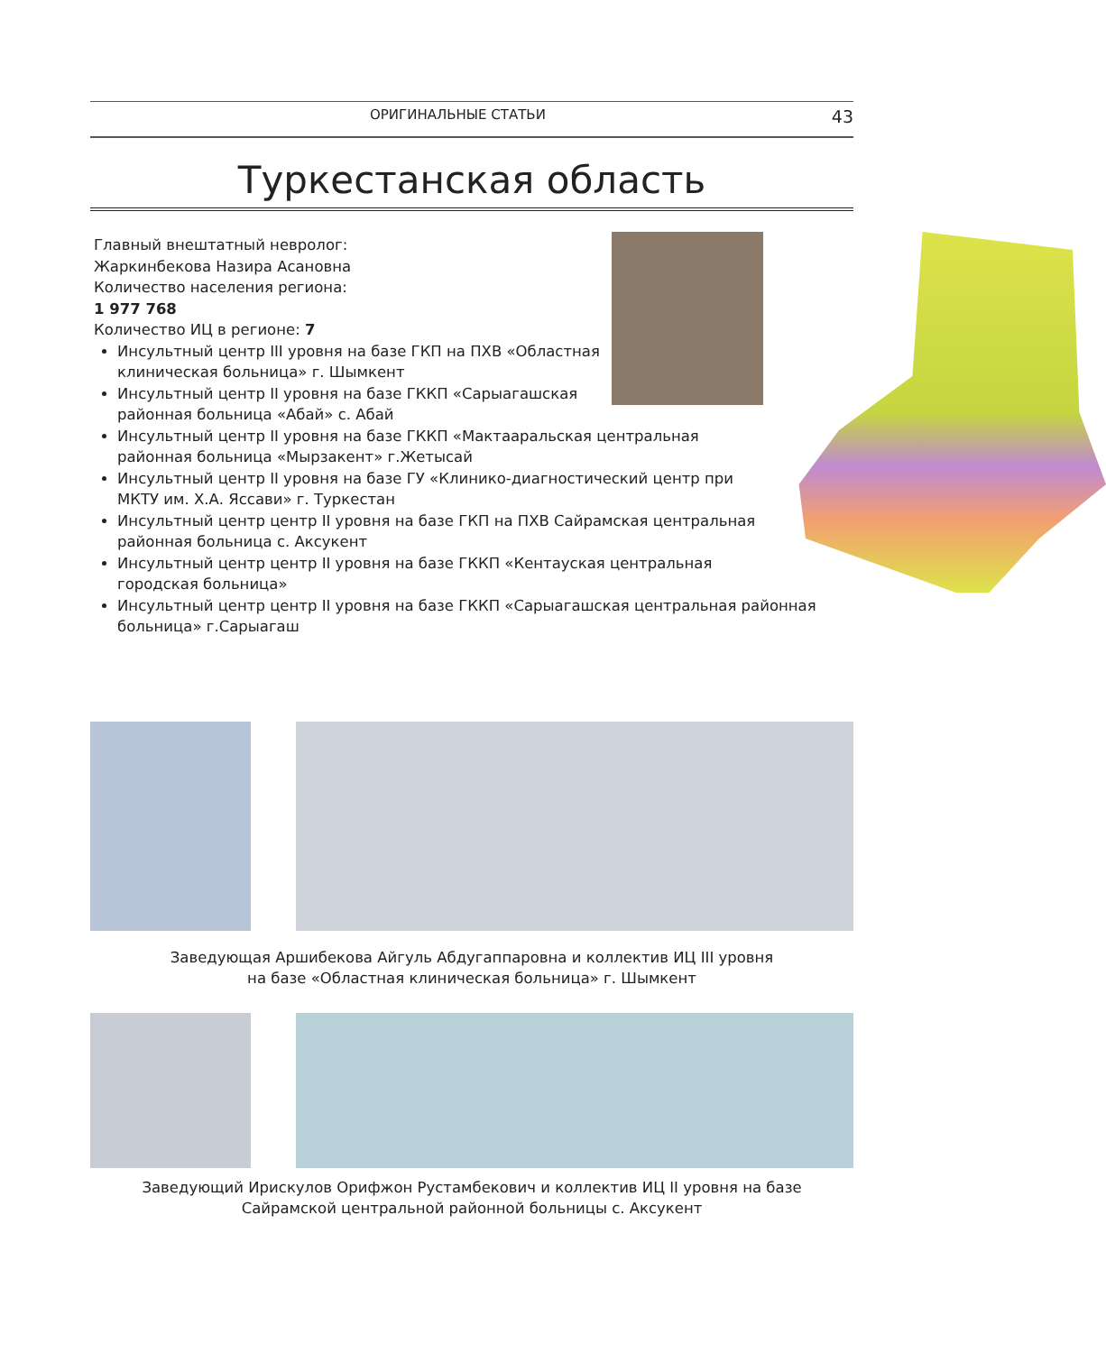ОРИГИНАЛЬНЫЕ СТАТЬИ 43
Туркестанская область
Главный внештатный невролог:
Жаркинбекова Назира Асановна
Количество населения региона:
1 977 768
Количество ИЦ в регионе: 7
Инсультный центр III уровня на базе ГКП на ПХВ «Областная клиническая больница» г. Шымкент
Инсультный центр II уровня на базе ГККП «Сарыагашская районная больница «Абай» с. Абай
Инсультный центр II уровня на базе ГККП «Мактааральская центральная районная больница «Мырзакент» г.Жетысай
Инсультный центр II уровня на базе ГУ «Клинико-диагностический центр при МКТУ им. Х.А. Яссави» г. Туркестан
Инсультный центр центр II уровня на базе ГКП на ПХВ Сайрамская центральная районная больница с. Аксукент
Инсультный центр центр II уровня на базе ГККП «Кентауская центральная городская больница»
Инсультный центр центр II уровня на базе ГККП «Сарыагашская центральная районная больница» г.Сарыагаш
Заведующая Аршибекова Айгуль Абдугаппаровна и коллектив ИЦ III уровня
на базе «Областная клиническая больница» г. Шымкент
Заведующий Ирискулов Орифжон Рустамбекович и коллектив ИЦ II уровня на базе
Сайрамской центральной районной больницы с. Аксукент